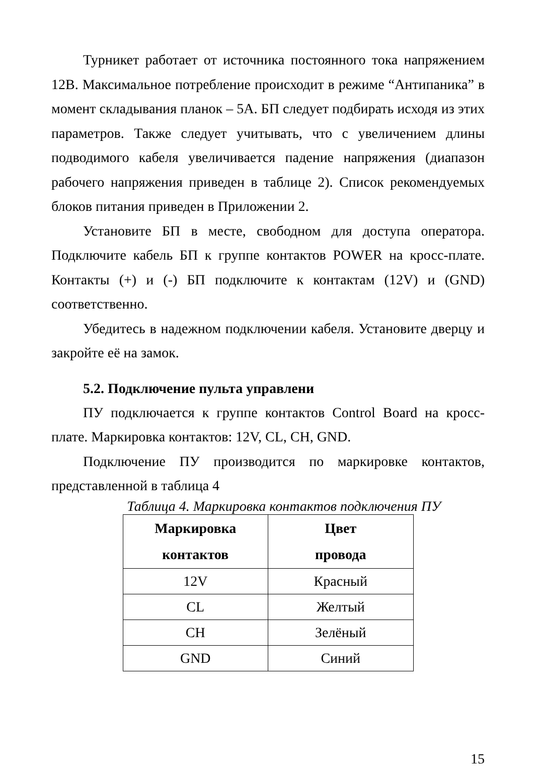Турникет работает от источника постоянного тока напряжением 12В. Максимальное потребление происходит в режиме “Антипаника” в момент складывания планок – 5А. БП следует подбирать исходя из этих параметров. Также следует учитывать, что с увеличением длины подводимого кабеля увеличивается падение напряжения (диапазон рабочего напряжения приведен в таблице 2). Список рекомендуемых блоков питания приведен в Приложении 2.
Установите БП в месте, свободном для доступа оператора. Подключите кабель БП к группе контактов POWER на кросс-плате. Контакты (+) и (-) БП подключите к контактам (12V) и (GND) соответственно.
Убедитесь в надежном подключении кабеля. Установите дверцу и закройте её на замок.
5.2. Подключение пульта управлени
ПУ подключается к группе контактов Control Board на кросс-плате. Маркировка контактов: 12V, CL, CH, GND.
Подключение ПУ производится по маркировке контактов, представленной в таблица 4
Таблица 4. Маркировка контактов подключения ПУ
| Маркировка контактов | Цвет провода |
| --- | --- |
| 12V | Красный |
| CL | Желтый |
| CH | Зелёный |
| GND | Синий |
15